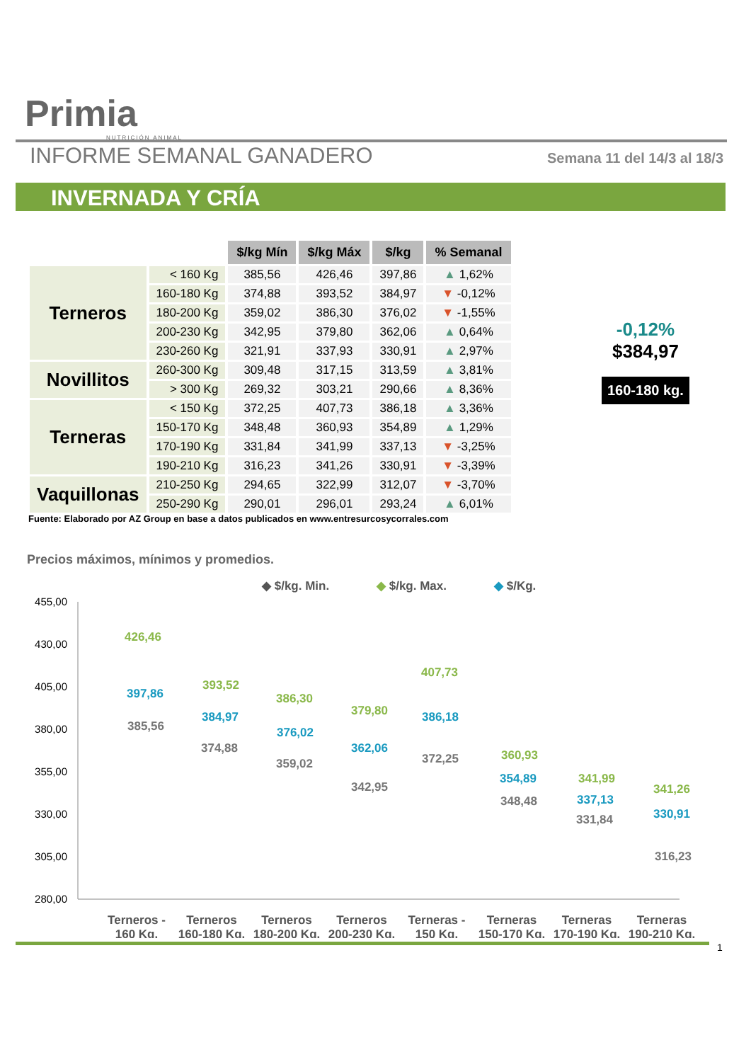Primia
NUTRICIÓN ANIMAL
INFORME SEMANAL GANADERO
Semana 11 del 14/3 al 18/3
INVERNADA Y CRÍA
| | | $/kg Mín | $/kg Máx | $/kg | % Semanal |
| --- | --- | --- | --- | --- | --- |
| Terneros | < 160 Kg | 385,56 | 426,46 | 397,86 | ▲ 1,62% |
| | 160-180 Kg | 374,88 | 393,52 | 384,97 | ▼ -0,12% |
| | 180-200 Kg | 359,02 | 386,30 | 376,02 | ▼ -1,55% |
| | 200-230 Kg | 342,95 | 379,80 | 362,06 | ▲ 0,64% |
| | 230-260 Kg | 321,91 | 337,93 | 330,91 | ▲ 2,97% |
| Novillitos | 260-300 Kg | 309,48 | 317,15 | 313,59 | ▲ 3,81% |
| | > 300 Kg | 269,32 | 303,21 | 290,66 | ▲ 8,36% |
| Terneras | < 150 Kg | 372,25 | 407,73 | 386,18 | ▲ 3,36% |
| | 150-170 Kg | 348,48 | 360,93 | 354,89 | ▲ 1,29% |
| | 170-190 Kg | 331,84 | 341,99 | 337,13 | ▼ -3,25% |
| | 190-210 Kg | 316,23 | 341,26 | 330,91 | ▼ -3,39% |
| Vaquillonas | 210-250 Kg | 294,65 | 322,99 | 312,07 | ▼ -3,70% |
| | 250-290 Kg | 290,01 | 296,01 | 293,24 | ▲ 6,01% |
-0,12%
$384,97
160-180 kg.
Fuente: Elaborado por AZ Group en base a datos publicados en www.entresurcosycorrales.com
Precios máximos, mínimos y promedios.
◆ $/kg. Min.
◆ $/kg. Max.
◆ $/Kg.
455,00
430,00
405,00
380,00
355,00
330,00
305,00
280,00
426,46
397,86
385,56
393,52
384,97
374,88
386,30
376,02
359,02
379,80
362,06
342,95
407,73
386,18
372,25
360,93
354,89
348,48
341,99
337,13
331,84
341,26
330,91
316,23
Terneros -
160 Kg.
Terneros
160-180 Kg.
Terneros
180-200 Kg.
Terneros
200-230 Kg.
Terneras -
150 Kg.
Terneras
150-170 Kg.
Terneras
170-190 Kg.
Terneras
190-210 Kg.
1